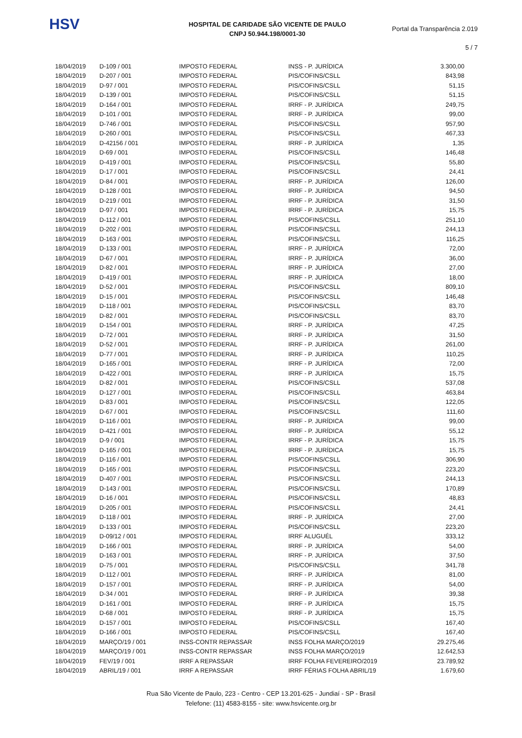HSV
HOSPITAL DE CARIDADE SÃO VICENTE DE PAULO
CNPJ 50.944.198/0001-30
Portal da Transparência 2.019
5 / 7
| 18/04/2019 | D-109 / 001 | IMPOSTO FEDERAL | INSS - P. JURÍDICA | 3.300,00 |
| 18/04/2019 | D-207 / 001 | IMPOSTO FEDERAL | PIS/COFINS/CSLL | 843,98 |
| 18/04/2019 | D-97 / 001 | IMPOSTO FEDERAL | PIS/COFINS/CSLL | 51,15 |
| 18/04/2019 | D-139 / 001 | IMPOSTO FEDERAL | PIS/COFINS/CSLL | 51,15 |
| 18/04/2019 | D-164 / 001 | IMPOSTO FEDERAL | IRRF - P. JURÍDICA | 249,75 |
| 18/04/2019 | D-101 / 001 | IMPOSTO FEDERAL | IRRF - P. JURÍDICA | 99,00 |
| 18/04/2019 | D-746 / 001 | IMPOSTO FEDERAL | PIS/COFINS/CSLL | 957,90 |
| 18/04/2019 | D-260 / 001 | IMPOSTO FEDERAL | PIS/COFINS/CSLL | 467,33 |
| 18/04/2019 | D-42156 / 001 | IMPOSTO FEDERAL | IRRF - P. JURÍDICA | 1,35 |
| 18/04/2019 | D-69 / 001 | IMPOSTO FEDERAL | PIS/COFINS/CSLL | 146,48 |
| 18/04/2019 | D-419 / 001 | IMPOSTO FEDERAL | PIS/COFINS/CSLL | 55,80 |
| 18/04/2019 | D-17 / 001 | IMPOSTO FEDERAL | PIS/COFINS/CSLL | 24,41 |
| 18/04/2019 | D-84 / 001 | IMPOSTO FEDERAL | IRRF - P. JURÍDICA | 126,00 |
| 18/04/2019 | D-128 / 001 | IMPOSTO FEDERAL | IRRF - P. JURÍDICA | 94,50 |
| 18/04/2019 | D-219 / 001 | IMPOSTO FEDERAL | IRRF - P. JURÍDICA | 31,50 |
| 18/04/2019 | D-97 / 001 | IMPOSTO FEDERAL | IRRF - P. JURÍDICA | 15,75 |
| 18/04/2019 | D-112 / 001 | IMPOSTO FEDERAL | PIS/COFINS/CSLL | 251,10 |
| 18/04/2019 | D-202 / 001 | IMPOSTO FEDERAL | PIS/COFINS/CSLL | 244,13 |
| 18/04/2019 | D-163 / 001 | IMPOSTO FEDERAL | PIS/COFINS/CSLL | 116,25 |
| 18/04/2019 | D-133 / 001 | IMPOSTO FEDERAL | IRRF - P. JURÍDICA | 72,00 |
| 18/04/2019 | D-67 / 001 | IMPOSTO FEDERAL | IRRF - P. JURÍDICA | 36,00 |
| 18/04/2019 | D-82 / 001 | IMPOSTO FEDERAL | IRRF - P. JURÍDICA | 27,00 |
| 18/04/2019 | D-419 / 001 | IMPOSTO FEDERAL | IRRF - P. JURÍDICA | 18,00 |
| 18/04/2019 | D-52 / 001 | IMPOSTO FEDERAL | PIS/COFINS/CSLL | 809,10 |
| 18/04/2019 | D-15 / 001 | IMPOSTO FEDERAL | PIS/COFINS/CSLL | 146,48 |
| 18/04/2019 | D-118 / 001 | IMPOSTO FEDERAL | PIS/COFINS/CSLL | 83,70 |
| 18/04/2019 | D-82 / 001 | IMPOSTO FEDERAL | PIS/COFINS/CSLL | 83,70 |
| 18/04/2019 | D-154 / 001 | IMPOSTO FEDERAL | IRRF - P. JURÍDICA | 47,25 |
| 18/04/2019 | D-72 / 001 | IMPOSTO FEDERAL | IRRF - P. JURÍDICA | 31,50 |
| 18/04/2019 | D-52 / 001 | IMPOSTO FEDERAL | IRRF - P. JURÍDICA | 261,00 |
| 18/04/2019 | D-77 / 001 | IMPOSTO FEDERAL | IRRF - P. JURÍDICA | 110,25 |
| 18/04/2019 | D-165 / 001 | IMPOSTO FEDERAL | IRRF - P. JURÍDICA | 72,00 |
| 18/04/2019 | D-422 / 001 | IMPOSTO FEDERAL | IRRF - P. JURÍDICA | 15,75 |
| 18/04/2019 | D-82 / 001 | IMPOSTO FEDERAL | PIS/COFINS/CSLL | 537,08 |
| 18/04/2019 | D-127 / 001 | IMPOSTO FEDERAL | PIS/COFINS/CSLL | 463,84 |
| 18/04/2019 | D-83 / 001 | IMPOSTO FEDERAL | PIS/COFINS/CSLL | 122,05 |
| 18/04/2019 | D-67 / 001 | IMPOSTO FEDERAL | PIS/COFINS/CSLL | 111,60 |
| 18/04/2019 | D-116 / 001 | IMPOSTO FEDERAL | IRRF - P. JURÍDICA | 99,00 |
| 18/04/2019 | D-421 / 001 | IMPOSTO FEDERAL | IRRF - P. JURÍDICA | 55,12 |
| 18/04/2019 | D-9 / 001 | IMPOSTO FEDERAL | IRRF - P. JURÍDICA | 15,75 |
| 18/04/2019 | D-165 / 001 | IMPOSTO FEDERAL | IRRF - P. JURÍDICA | 15,75 |
| 18/04/2019 | D-116 / 001 | IMPOSTO FEDERAL | PIS/COFINS/CSLL | 306,90 |
| 18/04/2019 | D-165 / 001 | IMPOSTO FEDERAL | PIS/COFINS/CSLL | 223,20 |
| 18/04/2019 | D-407 / 001 | IMPOSTO FEDERAL | PIS/COFINS/CSLL | 244,13 |
| 18/04/2019 | D-143 / 001 | IMPOSTO FEDERAL | PIS/COFINS/CSLL | 170,89 |
| 18/04/2019 | D-16 / 001 | IMPOSTO FEDERAL | PIS/COFINS/CSLL | 48,83 |
| 18/04/2019 | D-205 / 001 | IMPOSTO FEDERAL | PIS/COFINS/CSLL | 24,41 |
| 18/04/2019 | D-118 / 001 | IMPOSTO FEDERAL | IRRF - P. JURÍDICA | 27,00 |
| 18/04/2019 | D-133 / 001 | IMPOSTO FEDERAL | PIS/COFINS/CSLL | 223,20 |
| 18/04/2019 | D-09/12 / 001 | IMPOSTO FEDERAL | IRRF ALUGUÉL | 333,12 |
| 18/04/2019 | D-166 / 001 | IMPOSTO FEDERAL | IRRF - P. JURÍDICA | 54,00 |
| 18/04/2019 | D-163 / 001 | IMPOSTO FEDERAL | IRRF - P. JURÍDICA | 37,50 |
| 18/04/2019 | D-75 / 001 | IMPOSTO FEDERAL | PIS/COFINS/CSLL | 341,78 |
| 18/04/2019 | D-112 / 001 | IMPOSTO FEDERAL | IRRF - P. JURÍDICA | 81,00 |
| 18/04/2019 | D-157 / 001 | IMPOSTO FEDERAL | IRRF - P. JURÍDICA | 54,00 |
| 18/04/2019 | D-34 / 001 | IMPOSTO FEDERAL | IRRF - P. JURÍDICA | 39,38 |
| 18/04/2019 | D-161 / 001 | IMPOSTO FEDERAL | IRRF - P. JURÍDICA | 15,75 |
| 18/04/2019 | D-68 / 001 | IMPOSTO FEDERAL | IRRF - P. JURÍDICA | 15,75 |
| 18/04/2019 | D-157 / 001 | IMPOSTO FEDERAL | PIS/COFINS/CSLL | 167,40 |
| 18/04/2019 | D-166 / 001 | IMPOSTO FEDERAL | PIS/COFINS/CSLL | 167,40 |
| 18/04/2019 | MARÇO/19 / 001 | INSS-CONTR REPASSAR | INSS FOLHA MARÇO/2019 | 29.275,46 |
| 18/04/2019 | MARÇO/19 / 001 | INSS-CONTR REPASSAR | INSS FOLHA MARÇO/2019 | 12.642,53 |
| 18/04/2019 | FEV/19 / 001 | IRRF A REPASSAR | IRRF FOLHA FEVEREIRO/2019 | 23.789,92 |
| 18/04/2019 | ABRIL/19 / 001 | IRRF A REPASSAR | IRRF FÉRIAS FOLHA ABRIL/19 | 1.679,60 |
Rua São Vicente de Paulo, 223 - Centro - CEP 13.201-625 - Jundiaí - SP - Brasil
Telefone: (11) 4583-8155 - site: www.hsvicente.org.br